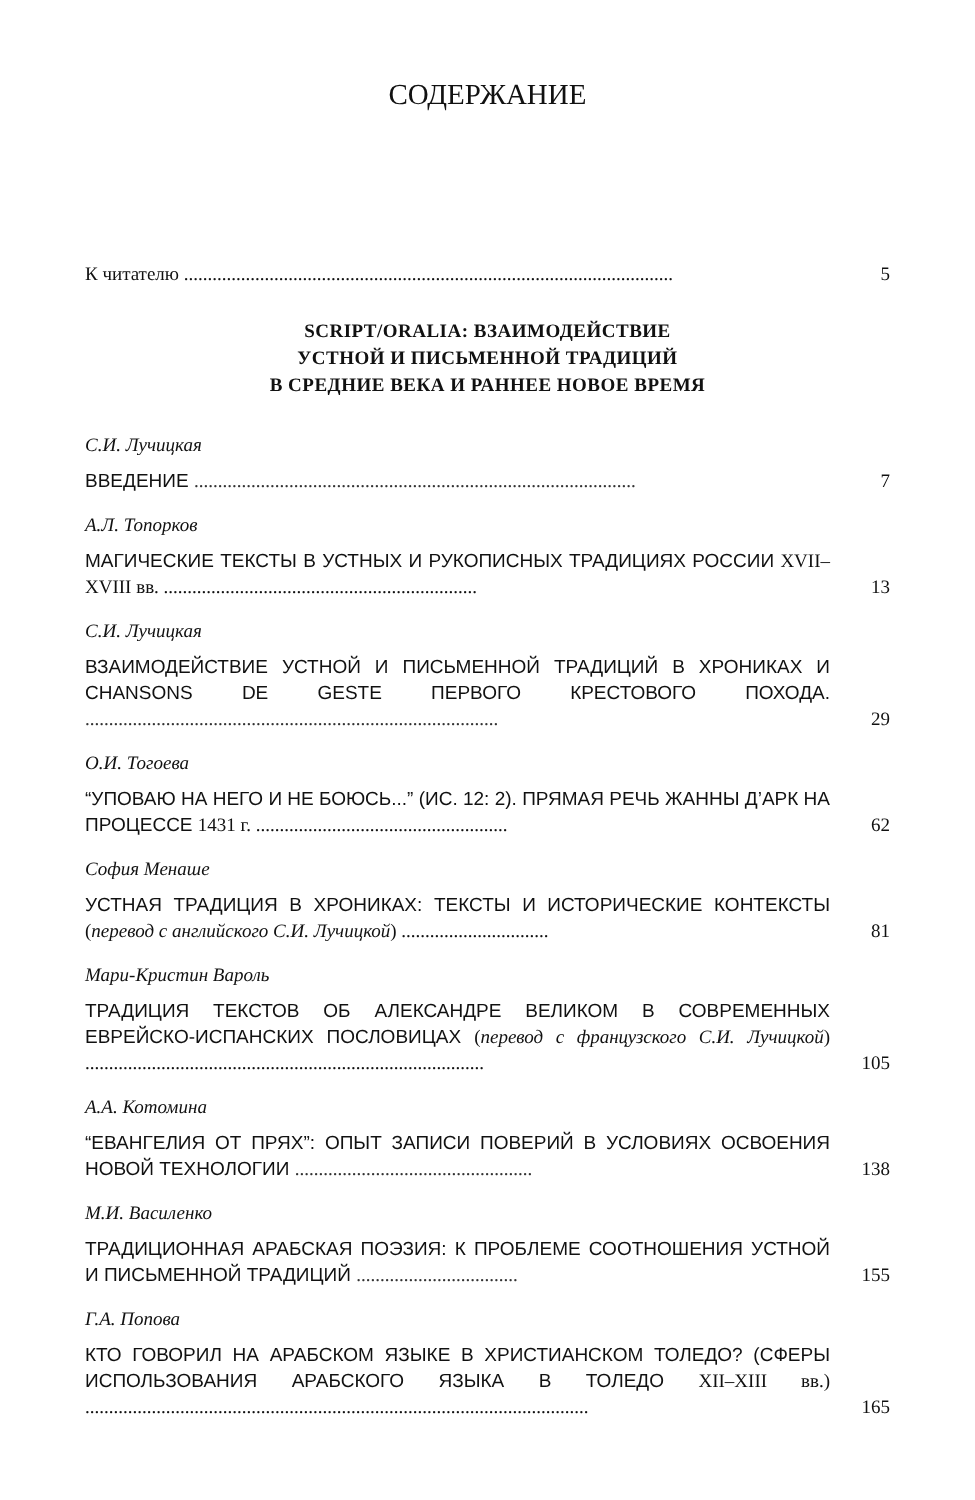СОДЕРЖАНИЕ
К читателю .......................................................................................................
5
SCRIPT/ORALIA: ВЗАИМОДЕЙСТВИЕ
УСТНОЙ И ПИСЬМЕННОЙ ТРАДИЦИЙ
В СРЕДНИЕ ВЕКА И РАННЕЕ НОВОЕ ВРЕМЯ
С.И. Лучицкая
ВВЕДЕНИЕ .............................................................................................
7
А.Л. Топорков
МАГИЧЕСКИЕ ТЕКСТЫ В УСТНЫХ И РУКОПИСНЫХ ТРАДИ­ЦИЯХ РОССИИ XVII–XVIII вв. ..................................................................
13
С.И. Лучицкая
ВЗАИМОДЕЙСТВИЕ УСТНОЙ И ПИСЬМЕННОЙ ТРАДИЦИЙ В ХРОНИКАХ И CHANSONS DE GESTE ПЕРВОГО КРЕСТОВОГО ПОХОДА. .......................................................................................
29
О.И. Тогоева
“УПОВАЮ НА НЕГО И НЕ БОЮСЬ...” (ИС. 12: 2). ПРЯМАЯ РЕЧЬ ЖАННЫ Д’АРК НА ПРОЦЕССЕ 1431 г. .....................................................
62
София Менаше
УСТНАЯ ТРАДИЦИЯ В ХРОНИКАХ: ТЕКСТЫ И ИСТОРИЧЕСКИЕ КОНТЕКСТЫ (перевод с английского С.И. Лучицкой) ...............................
81
Мари-Кристин Вароль
ТРАДИЦИЯ ТЕКСТОВ ОБ АЛЕКСАНДРЕ ВЕЛИКОМ В СОВРЕМЕН­НЫХ ЕВРЕЙСКО-ИСПАНСКИХ ПОСЛОВИЦАХ (перевод с француз­ского С.И. Лучицкой) ....................................................................................
105
А.А. Котомина
“ЕВАНГЕЛИЯ ОТ ПРЯХ”: ОПЫТ ЗАПИСИ ПОВЕРИЙ В УСЛОВИЯХ ОСВОЕНИЯ НОВОЙ ТЕХНОЛОГИИ ..................................................
138
М.И. Василенко
ТРАДИЦИОННАЯ АРАБСКАЯ ПОЭЗИЯ: К ПРОБЛЕМЕ СООТНО­ШЕНИЯ УСТНОЙ И ПИСЬМЕННОЙ ТРАДИЦИЙ ..................................
155
Г.А. Попова
КТО ГОВОРИЛ НА АРАБСКОМ ЯЗЫКЕ В ХРИСТИАНСКОМ ТОЛЕ­ДО? (СФЕРЫ ИСПОЛЬЗОВАНИЯ АРАБСКОГО ЯЗЫКА В ТОЛЕДО XII–XIII вв.) ..........................................................................................................
165